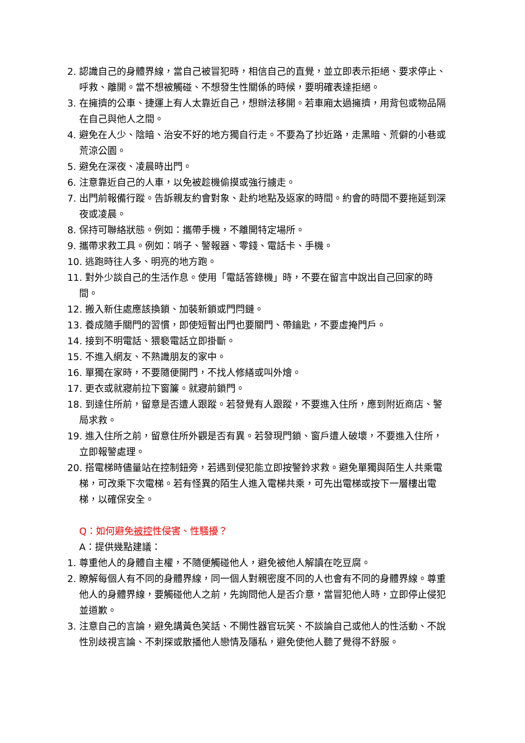2. 認識自己的身體界線，當自己被冒犯時，相信自己的直覺，並立即表示拒絕、要求停止、呼救、離開。當不想被觸碰、不想發生性關係的時候，要明確表達拒絕。
3. 在擁擠的公車、捷運上有人太靠近自己，想辦法移開。若車廂太過擁擠，用背包或物品隔在自己與他人之間。
4. 避免在人少、陰暗、治安不好的地方獨自行走。不要為了抄近路，走黑暗、荒僻的小巷或荒涼公園。
5. 避免在深夜、凌晨時出門。
6. 注意靠近自己的人車，以免被趁機偷摸或強行擄走。
7. 出門前報備行蹤。告訴親友約會對象、赴約地點及返家的時間。約會的時間不要拖延到深夜或凌晨。
8. 保持可聯絡狀態。例如：攜帶手機，不離開特定場所。
9. 攜帶求救工具。例如：哨子、警報器、零錢、電話卡、手機。
10. 逃跑時往人多、明亮的地方跑。
11. 對外少談自己的生活作息。使用「電話答錄機」時，不要在留言中說出自己回家的時間。
12. 搬入新住處應該換鎖、加裝新鎖或門閂鏈。
13. 養成隨手關門的習慣，即使短暫出門也要關門、帶鑰匙，不要虛掩門戶。
14. 接到不明電話、猥褻電話立即掛斷。
15. 不進入網友、不熟識朋友的家中。
16. 單獨在家時，不要隨便開門，不找人修繕或叫外燴。
17. 更衣或就寢前拉下窗簾。就寢前鎖門。
18. 到達住所前，留意是否遭人跟蹤。若發覺有人跟蹤，不要進入住所，應到附近商店、警局求救。
19. 進入住所之前，留意住所外觀是否有異。若發現門鎖、窗戶遭人破壞，不要進入住所，立即報警處理。
20. 搭電梯時儘量站在控制鈕旁，若遇到侵犯能立即按警鈴求救。避免單獨與陌生人共乘電梯，可改乘下次電梯。若有怪異的陌生人進入電梯共乘，可先出電梯或按下一層樓出電梯，以確保安全。
Q：如何避免被控性侵害、性騷擾？
A：提供幾點建議：
1. 尊重他人的身體自主權，不隨便觸碰他人，避免被他人解讀在吃豆腐。
2. 瞭解每個人有不同的身體界線，同一個人對親密度不同的人也會有不同的身體界線。尊重他人的身體界線，要觸碰他人之前，先詢問他人是否介意，當冒犯他人時，立即停止侵犯並道歉。
3. 注意自己的言論，避免講黃色笑話、不開性器官玩笑、不談論自己或他人的性活動、不說性別歧視言論、不刺探或散播他人戀情及隱私，避免使他人聽了覺得不舒服。